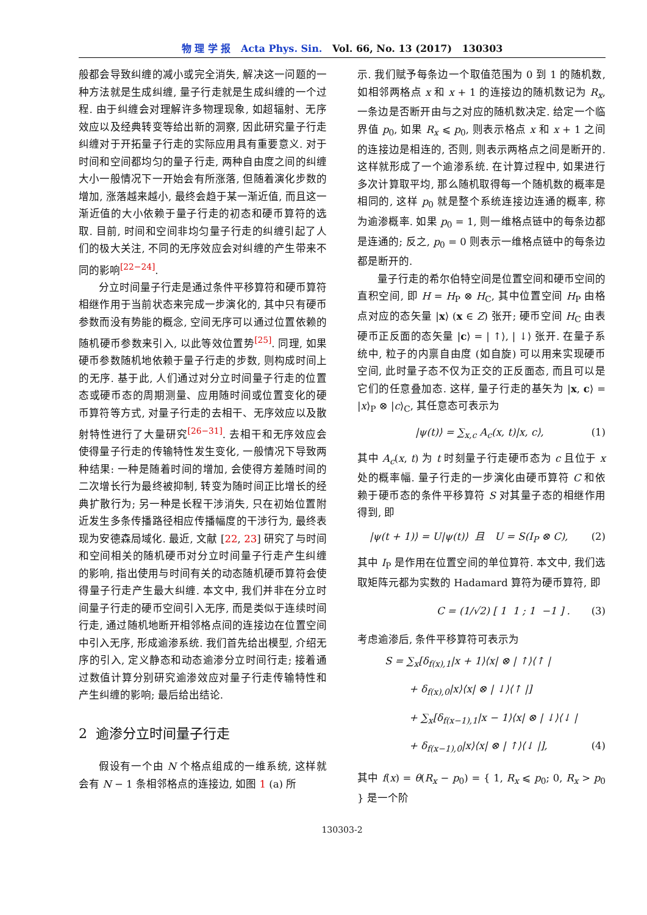物 理 学 报 Acta Phys. Sin. Vol. 66, No. 13 (2017) 130303
般都会导致纠缠的减小或完全消失, 解决这一问题的一种方法就是生成纠缠, 量子行走就是生成纠缠的一个过程. 由于纠缠会对理解许多物理现象, 如超辐射、无序效应以及经典转变等给出新的洞察, 因此研究量子行走纠缠对于开拓量子行走的实际应用具有重要意义. 对于时间和空间都均匀的量子行走, 两种自由度之间的纠缠大小一般情况下一开始会有所涨落, 但随着演化步数的增加, 涨落越来越小, 最终会趋于某一渐近值, 而且这一渐近值的大小依赖于量子行走的初态和硬币算符的选取. 目前, 时间和空间非均匀量子行走的纠缠引起了人们的极大关注, 不同的无序效应会对纠缠的产生带来不同的影响<sup>[22−24]</sup>.
分立时间量子行走是通过条件平移算符和硬币算符相继作用于当前状态来完成一步演化的, 其中只有硬币参数而没有势能的概念, 空间无序可以通过位置依赖的随机硬币参数来引入, 以此等效位置势<sup>[25]</sup>. 同理, 如果硬币参数随机地依赖于量子行走的步数, 则构成时间上的无序. 基于此, 人们通过对分立时间量子行走的位置态或硬币态的周期测量、应用随时间或位置变化的硬币算符等方式, 对量子行走的去相干、无序效应以及散射特性进行了大量研究<sup>[26−31]</sup>. 去相干和无序效应会使得量子行走的传输特性发生变化, 一般情况下导致两种结果: 一种是随着时间的增加, 会使得方差随时间的二次增长行为最终被抑制, 转变为随时间正比增长的经典扩散行为; 另一种是长程干涉消失, 只在初始位置附近发生多条传播路径相应传播幅度的干涉行为, 最终表现为安德森局域化. 最近, 文献 [22, 23] 研究了与时间和空间相关的随机硬币对分立时间量子行走产生纠缠的影响, 指出使用与时间有关的动态随机硬币算符会使得量子行走产生最大纠缠. 本文中, 我们并非在分立时间量子行走的硬币空间引入无序, 而是类似于连续时间行走, 通过随机地断开相邻格点间的连接边在位置空间中引入无序, 形成逾渗系统. 我们首先给出模型, 介绍无序的引入, 定义静态和动态逾渗分立时间行走; 接着通过数值计算分别研究逾渗效应对量子行走传输特性和产生纠缠的影响; 最后给出结论.
2 逾渗分立时间量子行走
假设有一个由 N 个格点组成的一维系统, 这样就会有 N − 1 条相邻格点的连接边, 如图 1 (a) 所
示. 我们赋予每条边一个取值范围为 0 到 1 的随机数, 如相邻两格点 x 和 x + 1 的连接边的随机数记为 R<sub>x</sub>, 一条边是否断开由与之对应的随机数决定. 给定一个临界值 p<sub>0</sub>, 如果 R<sub>x</sub> ⩽ p<sub>0</sub>, 则表示格点 x 和 x + 1 之间的连接边是相连的, 否则, 则表示两格点之间是断开的. 这样就形成了一个逾渗系统. 在计算过程中, 如果进行多次计算取平均, 那么随机取得每一个随机数的概率是相同的, 这样 p<sub>0</sub> 就是整个系统连接边连通的概率, 称为逾渗概率. 如果 p<sub>0</sub> = 1, 则一维格点链中的每条边都是连通的; 反之, p<sub>0</sub> = 0 则表示一维格点链中的每条边都是断开的.
量子行走的希尔伯特空间是位置空间和硬币空间的直积空间, 即 H = H<sub>P</sub> ⊗ H<sub>C</sub>, 其中位置空间 H<sub>P</sub> 由格点对应的态矢量 |x⟩ (x ∈ Z) 张开; 硬币空间 H<sub>C</sub> 由表硬币正反面的态矢量 |c⟩ = | ↑⟩, | ↓⟩ 张开. 在量子系统中, 粒子的内禀自由度 (如自旋) 可以用来实现硬币空间, 此时量子态不仅为正交的正反面态, 而且可以是它们的任意叠加态. 这样, 量子行走的基矢为 |x, c⟩ = |x⟩<sub>P</sub> ⊗ |c⟩<sub>C</sub>, 其任意态可表示为
|ψ(t)⟩ = ∑<sub>x,c</sub> A<sub>c</sub>(x, t)|x, c⟩, (1)
其中 A<sub>c</sub>(x, t) 为 t 时刻量子行走硬币态为 c 且位于 x 处的概率幅. 量子行走的一步演化由硬币算符 C 和依赖于硬币态的条件平移算符 S 对其量子态的相继作用得到, 即
|ψ(t + 1)⟩ = U|ψ(t)⟩ 且 U = S(I<sub>P</sub> ⊗ C), (2)
其中 I<sub>P</sub> 是作用在位置空间的单位算符. 本文中, 我们选取矩阵元都为实数的 Hadamard 算符为硬币算符, 即
C = (1/√2) [ 1 1 ; 1 −1 ] . (3)
考虑逾渗后, 条件平移算符可表示为
S = ∑<sub>x</sub>[δ<sub>f(x),1</sub>|x + 1⟩⟨x| ⊗ | ↑⟩⟨↑ |
+ δ<sub>f(x),0</sub>|x⟩⟨x| ⊗ | ↓⟩⟨↑ |]
+ ∑<sub>x</sub>[δ<sub>f(x−1),1</sub>|x − 1⟩⟨x| ⊗ | ↓⟩⟨↓ |
+ δ<sub>f(x−1),0</sub>|x⟩⟨x| ⊗ | ↑⟩⟨↓ |], (4)
其中 f(x) = θ(R<sub>x</sub> − p<sub>0</sub>) = { 1, R<sub>x</sub> ⩽ p<sub>0</sub>; 0, R<sub>x</sub> > p<sub>0</sub> } 是一个阶
130303-2